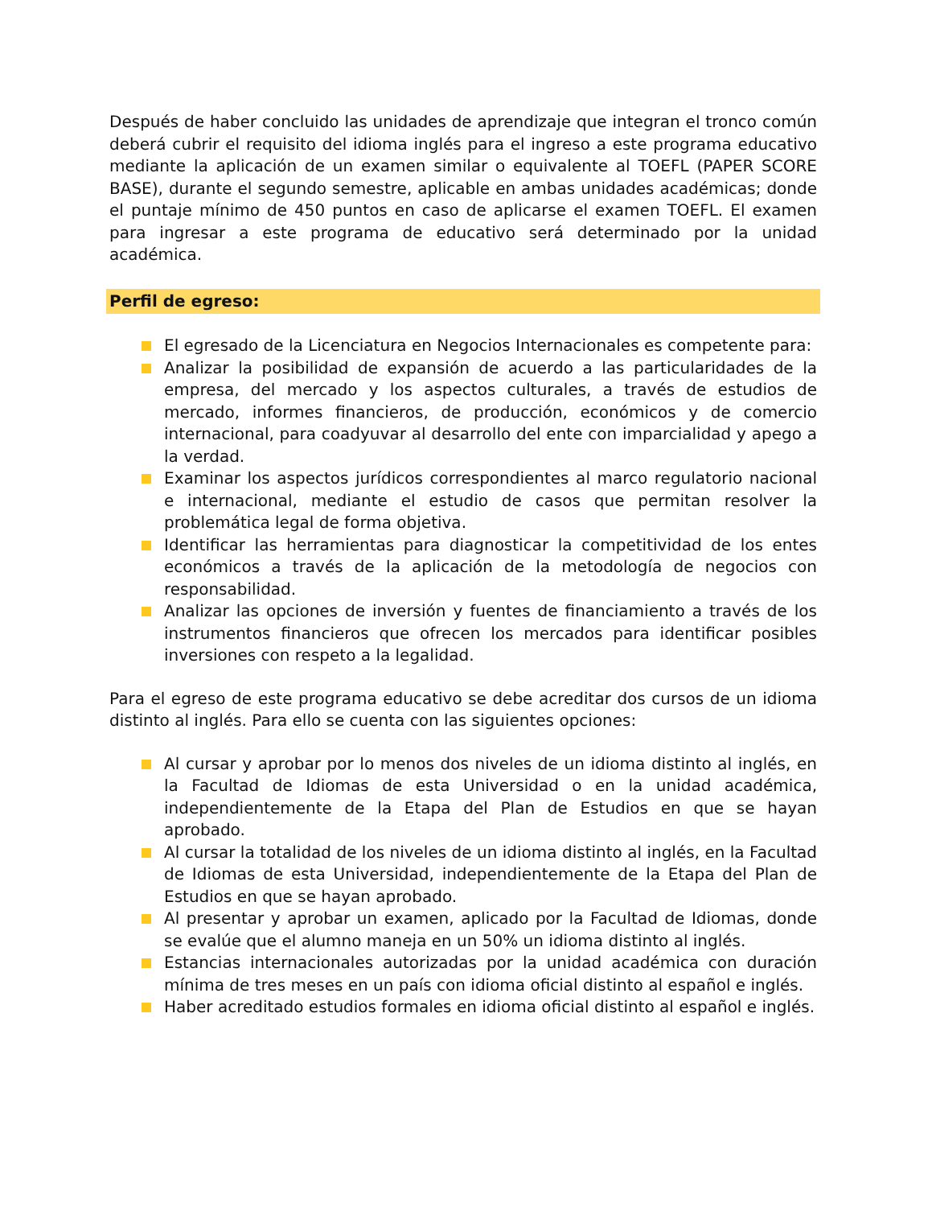Después de haber concluido las unidades de aprendizaje que integran el tronco común deberá cubrir el requisito del idioma inglés para el ingreso a este programa educativo mediante la aplicación de un examen similar o equivalente al TOEFL (PAPER SCORE BASE), durante el segundo semestre, aplicable en ambas unidades académicas; donde el puntaje mínimo de 450 puntos en caso de aplicarse el examen TOEFL. El examen para ingresar a este programa de educativo será determinado por la unidad académica.
Perfil de egreso:
El egresado de la Licenciatura en Negocios Internacionales es competente para:
Analizar la posibilidad de expansión de acuerdo a las particularidades de la empresa, del mercado y los aspectos culturales, a través de estudios de mercado, informes financieros, de producción, económicos y de comercio internacional, para coadyuvar al desarrollo del ente con imparcialidad y apego a la verdad.
Examinar los aspectos jurídicos correspondientes al marco regulatorio nacional e internacional, mediante el estudio de casos que permitan resolver la problemática legal de forma objetiva.
Identificar las herramientas para diagnosticar la competitividad de los entes económicos a través de la aplicación de la metodología de negocios con responsabilidad.
Analizar las opciones de inversión y fuentes de financiamiento a través de los instrumentos financieros que ofrecen los mercados para identificar posibles inversiones con respeto a la legalidad.
Para el egreso de este programa educativo se debe acreditar dos cursos de un idioma distinto al inglés. Para ello se cuenta con las siguientes opciones:
Al cursar y aprobar por lo menos dos niveles de un idioma distinto al inglés, en la Facultad de Idiomas de esta Universidad o en la unidad académica, independientemente de la Etapa del Plan de Estudios en que se hayan aprobado.
Al cursar la totalidad de los niveles de un idioma distinto al inglés, en la Facultad de Idiomas de esta Universidad, independientemente de la Etapa del Plan de Estudios en que se hayan aprobado.
Al presentar y aprobar un examen, aplicado por la Facultad de Idiomas, donde se evalúe que el alumno maneja en un 50% un idioma distinto al inglés.
Estancias internacionales autorizadas por la unidad académica con duración mínima de tres meses en un país con idioma oficial distinto al español e inglés.
Haber acreditado estudios formales en idioma oficial distinto al español e inglés.